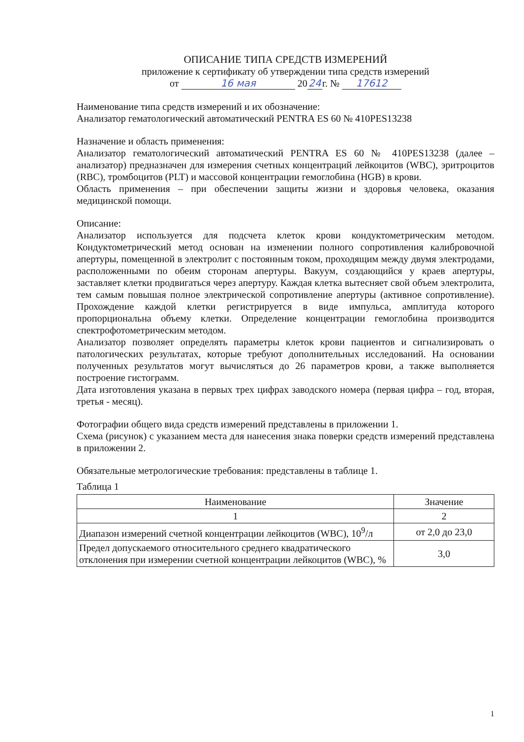ОПИСАНИЕ ТИПА СРЕДСТВ ИЗМЕРЕНИЙ
приложение к сертификату об утверждении типа средств измерений
от 16 мая 20 24 г. № 17612
Наименование типа средств измерений и их обозначение:
Анализатор гематологический автоматический PENTRA ES 60 № 410PES13238
Назначение и область применения:
Анализатор гематологический автоматический PENTRA ES 60 № 410PES13238 (далее – анализатор) предназначен для измерения счетных концентраций лейкоцитов (WBC), эритроцитов (RBC), тромбоцитов (PLT) и массовой концентрации гемоглобина (HGB) в крови.
Область применения – при обеспечении защиты жизни и здоровья человека, оказания медицинской помощи.
Описание:
Анализатор используется для подсчета клеток крови кондуктометрическим методом. Кондуктометрический метод основан на изменении полного сопротивления калибровочной апертуры, помещенной в электролит с постоянным током, проходящим между двумя электродами, расположенными по обеим сторонам апертуры. Вакуум, создающийся у краев апертуры, заставляет клетки продвигаться через апертуру. Каждая клетка вытесняет свой объем электролита, тем самым повышая полное электрической сопротивление апертуры (активное сопротивление). Прохождение каждой клетки регистрируется в виде импульса, амплитуда которого пропорциональна объему клетки. Определение концентрации гемоглобина производится спектрофотометрическим методом.
Анализатор позволяет определять параметры клеток крови пациентов и сигнализировать о патологических результатах, которые требуют дополнительных исследований. На основании полученных результатов могут вычисляться до 26 параметров крови, а также выполняется построение гистограмм.
Дата изготовления указана в первых трех цифрах заводского номера (первая цифра – год, вторая, третья - месяц).
Фотографии общего вида средств измерений представлены в приложении 1.
Схема (рисунок) с указанием места для нанесения знака поверки средств измерений представлена в приложении 2.
Обязательные метрологические требования: представлены в таблице 1.
Таблица 1
| Наименование | Значение |
| --- | --- |
| 1 | 2 |
| Диапазон измерений счетной концентрации лейкоцитов (WBC), 10<sup>9</sup>/л | от 2,0 до 23,0 |
| Предел допускаемого относительного среднего квадратического отклонения при измерении счетной концентрации лейкоцитов (WBC), % | 3,0 |
1